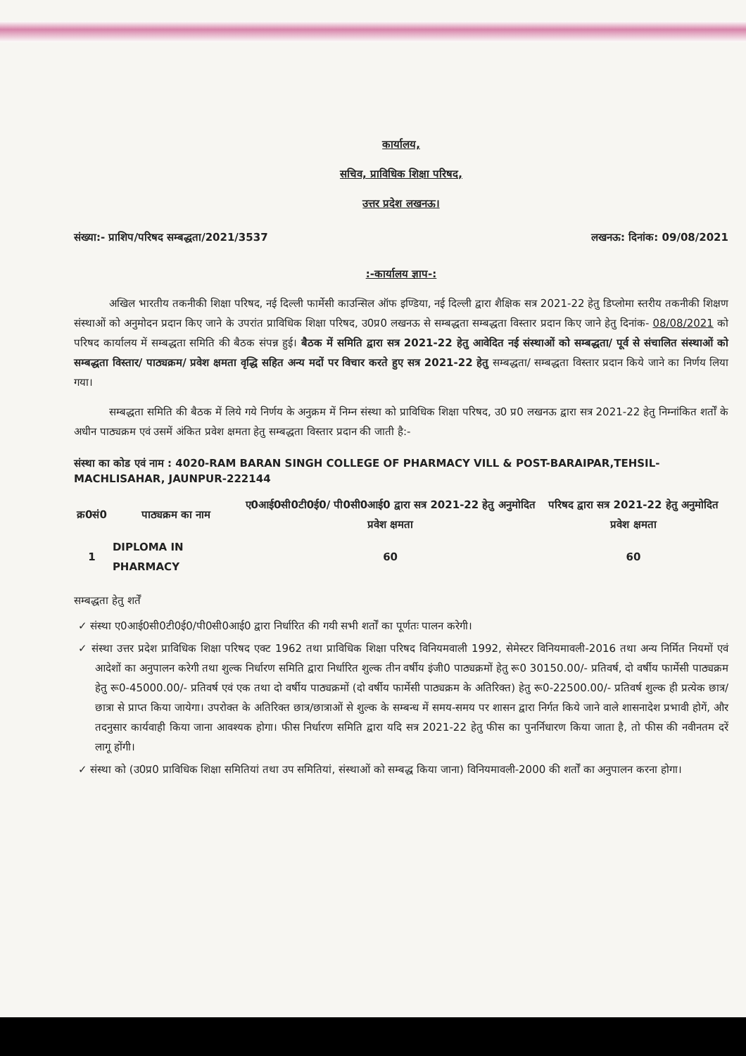कार्यालय,
सचिव, प्राविधिक शिक्षा परिषद,
उत्तर प्रदेश लखनऊ।
संख्या:- प्राशिप/परिषद सम्बद्धता/2021/3537 लखनऊ: दिनांक: 09/08/2021
:-कार्यालय ज्ञाप-:
अखिल भारतीय तकनीकी शिक्षा परिषद, नई दिल्ली फार्मेसी काउन्सिल ऑफ इण्डिया, नई दिल्ली द्वारा शैक्षिक सत्र 2021-22 हेतु डिप्लोमा स्तरीय तकनीकी शिक्षण संस्थाओं को अनुमोदन प्रदान किए जाने के उपरांत प्राविधिक शिक्षा परिषद, उ0प्र0 लखनऊ से सम्बद्धता सम्बद्धता विस्तार प्रदान किए जाने हेतु दिनांक- 08/08/2021 को परिषद कार्यालय में सम्बद्धता समिति की बैठक संपन्न हुई। बैठक में समिति द्वारा सत्र 2021-22 हेतु आवेदित नई संस्थाओं को सम्बद्धता/ पूर्व से संचालित संस्थाओं को सम्बद्धता विस्तार/ पाठ्यक्रम/ प्रवेश क्षमता वृद्धि सहित अन्य मदों पर विचार करते हुए सत्र 2021-22 हेतु सम्बद्धता/ सम्बद्धता विस्तार प्रदान किये जाने का निर्णय लिया गया।
सम्बद्धता समिति की बैठक में लिये गये निर्णय के अनुक्रम में निम्न संस्था को प्राविधिक शिक्षा परिषद, उ0 प्र0 लखनऊ द्वारा सत्र 2021-22 हेतु निम्नांकित शर्तों के अधीन पाठ्यक्रम एवं उसमें अंकित प्रवेश क्षमता हेतु सम्बद्धता विस्तार प्रदान की जाती है:-
संस्था का कोड एवं नाम : 4020-RAM BARAN SINGH COLLEGE OF PHARMACY VILL & POST-BARAIPAR,TEHSIL-MACHLISAHAR, JAUNPUR-222144
| क्र0सं0 | पाठ्यक्रम का नाम | ए0आई0सी0टी0ई0/ पी0सी0आई0 द्वारा सत्र 2021-22 हेतु अनुमोदित प्रवेश क्षमता | परिषद द्वारा सत्र 2021-22 हेतु अनुमोदित प्रवेश क्षमता |
| --- | --- | --- | --- |
| 1 | DIPLOMA IN PHARMACY | 60 | 60 |
सम्बद्धता हेतु शर्तें
✓ संस्था ए0आई0सी0टी0ई0/पी0सी0आई0 द्वारा निर्धारित की गयी सभी शर्तों का पूर्णतः पालन करेगी।
✓ संस्था उत्तर प्रदेश प्राविधिक शिक्षा परिषद एक्ट 1962 तथा प्राविधिक शिक्षा परिषद विनियमवाली 1992, सेमेस्टर विनियमावली-2016 तथा अन्य निर्मित नियमों एवं आदेशों का अनुपालन करेगी तथा शुल्क निर्धारण समिति द्वारा निर्धारित शुल्क तीन वर्षीय इंजी0 पाठ्यक्रमों हेतु रू0 30150.00/- प्रतिवर्ष, दो वर्षीय फार्मेसी पाठ्यक्रम हेतु रू0-45000.00/- प्रतिवर्ष एवं एक तथा दो वर्षीय पाठ्यक्रमों (दो वर्षीय फार्मेसी पाठ्यक्रम के अतिरिक्त) हेतु रू0-22500.00/- प्रतिवर्ष शुल्क ही प्रत्येक छात्र/छात्रा से प्राप्त किया जायेगा। उपरोक्त के अतिरिक्त छात्र/छात्राओं से शुल्क के सम्बन्ध में समय-समय पर शासन द्वारा निर्गत किये जाने वाले शासनादेश प्रभावी होगें, और तदनुसार कार्यवाही किया जाना आवश्यक होगा। फीस निर्धारण समिति द्वारा यदि सत्र 2021-22 हेतु फीस का पुनर्निधारण किया जाता है, तो फीस की नवीनतम दरें लागू होंगी।
✓ संस्था को (उ0प्र0 प्राविधिक शिक्षा समितियां तथा उप समितियां, संस्थाओं को सम्बद्ध किया जाना) विनियमावली-2000 की शर्तों का अनुपालन करना होगा।